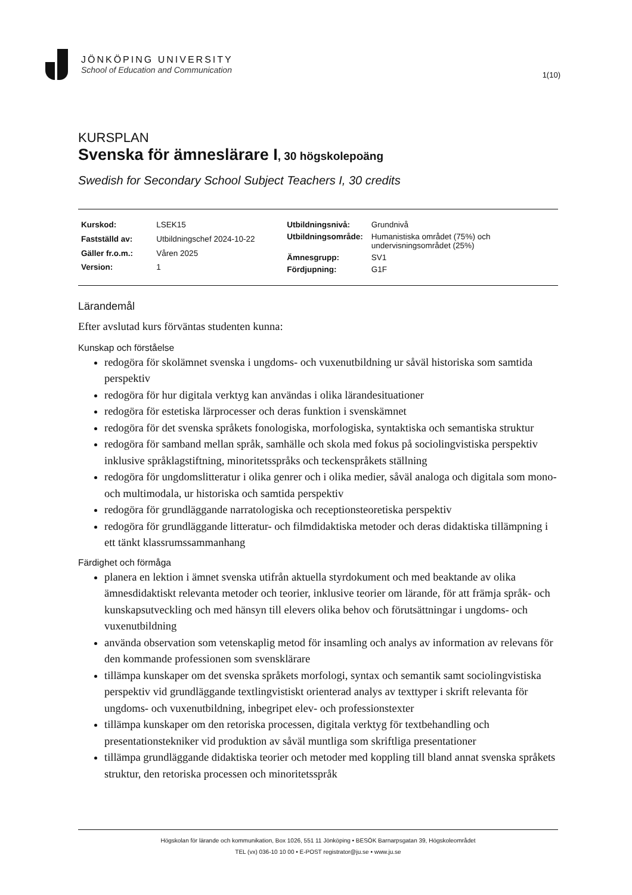JÖNKÖPING UNIVERSITY
School of Education and Communication
1(10)
KURSPLAN
Svenska för ämneslärare I, 30 högskolepoäng
Swedish for Secondary School Subject Teachers I, 30 credits
| Kurskod: | LSEK15 |
| Fastställd av: | Utbildningschef 2024-10-22 |
| Gäller fr.o.m.: | Våren 2025 |
| Version: | 1 |
| Utbildningsnivå: | Grundnivå |
| Utbildningsområde: | Humanistiska området (75%) och undervisningsområdet (25%) |
| Ämnesgrupp: | SV1 |
| Fördjupning: | G1F |
Lärandemål
Efter avslutad kurs förväntas studenten kunna:
Kunskap och förståelse
redogöra för skolämnet svenska i ungdoms- och vuxenutbildning ur såväl historiska som samtida perspektiv
redogöra för hur digitala verktyg kan användas i olika lärandesituationer
redogöra för estetiska lärprocesser och deras funktion i svenskämnet
redogöra för det svenska språkets fonologiska, morfologiska, syntaktiska och semantiska struktur
redogöra för samband mellan språk, samhälle och skola med fokus på sociolingvistiska perspektiv inklusive språklagstiftning, minoritetsspråks och teckenspråkets ställning
redogöra för ungdomslitteratur i olika genrer och i olika medier, såväl analoga och digitala som mono- och multimodala, ur historiska och samtida perspektiv
redogöra för grundläggande narratologiska och receptionsteoretiska perspektiv
redogöra för grundläggande litteratur- och filmdidaktiska metoder och deras didaktiska tillämpning i ett tänkt klassrumssammanhang
Färdighet och förmåga
planera en lektion i ämnet svenska utifrån aktuella styrdokument och med beaktande av olika ämnesdidaktiskt relevanta metoder och teorier, inklusive teorier om lärande, för att främja språk- och kunskapsutveckling och med hänsyn till elevers olika behov och förutsättningar i ungdoms- och vuxenutbildning
använda observation som vetenskaplig metod för insamling och analys av information av relevans för den kommande professionen som svensklärare
tillämpa kunskaper om det svenska språkets morfologi, syntax och semantik samt sociolingvistiska perspektiv vid grundläggande textlingvistiskt orienterad analys av texttyper i skrift relevanta för ungdoms- och vuxenutbildning, inbegripet elev- och professionstexter
tillämpa kunskaper om den retoriska processen, digitala verktyg för textbehandling och presentationstekniker vid produktion av såväl muntliga som skriftliga presentationer
tillämpa grundläggande didaktiska teorier och metoder med koppling till bland annat svenska språkets struktur, den retoriska processen och minoritetsspråk
Högskolan för lärande och kommunikation, Box 1026, 551 11 Jönköping • BESÖK Barnarpsgatan 39, Högskoleområdet
TEL (vx) 036-10 10 00 • E-POST registrator@ju.se • www.ju.se